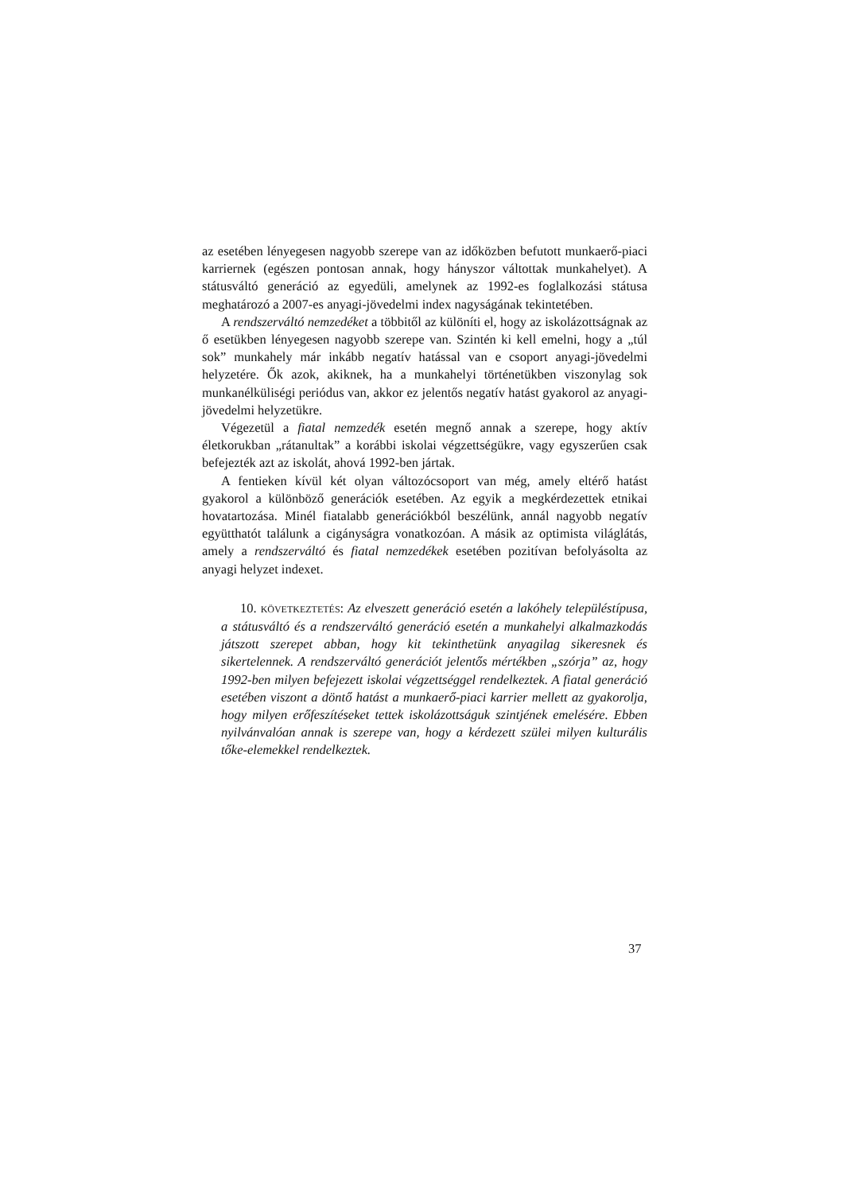az esetében lényegesen nagyobb szerepe van az időközben befutott munka­erő-piaci karriernek (egészen pontosan annak, hogy hányszor váltottak mun­kahelyet). A státusváltó generáció az egyedüli, amelynek az 1992-es foglal­kozási státusa meghatározó a 2007-es anyagi-jövedelmi index nagyságának tekintetében.
A rendszerváltó nemzedéket a többitől az különíti el, hogy az iskolázott­ságnak az ő esetükben lényegesen nagyobb szerepe van. Szintén ki kell emelni, hogy a „túl sok” munkahely már inkább negatív hatással van e cso­port anyagi-jövedelmi helyzetére. Ők azok, akiknek, ha a munkahelyi törté­netükben viszonylag sok munkanélküliségi periódus van, akkor ez jelentős negatív hatást gyakorol az anyagi-jövedelmi helyzetükre.
Végezetül a fiatal nemzedék esetén megnő annak a szerepe, hogy aktív életkorukban „rátanultak” a korábbi iskolai végzettségükre, vagy egyszerűen csak befejezték azt az iskolát, ahová 1992-ben jártak.
A fentieken kívül két olyan változócsoport van még, amely eltérő hatást gyakorol a különböző generációk esetében. Az egyik a megkérdezettek etni­kai hovatartozása. Minél fiatalabb generációkból beszélünk, annál nagyobb negatív együtthatót találunk a cigányságra vonatkozóan. A másik az optimis­ta világlátás, amely a rendszerváltó és fiatal nemzedékek esetében pozitívan befolyásolta az anyagi helyzet indexet.
10. KÖVETKEZTETÉS: Az elveszett generáció esetén a lakóhely települ­éstípusa, a státusváltó és a rendszerváltó generáció esetén a munkahelyi alkalmazkodás játszott szerepet abban, hogy kit tekinthetünk anyagilag sikeresnek és sikertelennek. A rendszerváltó generációt jelentős mérték­ben „szórja” az, hogy 1992-ben milyen befejezett iskolai végzettséggel rendelkeztek. A fiatal generáció esetében viszont a döntő hatást a munka­erő-piaci karrier mellett az gyakorolja, hogy milyen erőfeszítéseket tettek iskolázottságuk szintjének emelésére. Ebben nyilvánvalóan annak is sze­repe van, hogy a kérdezett szülei milyen kulturális tőke-elemekkel rendel­keztek.
37